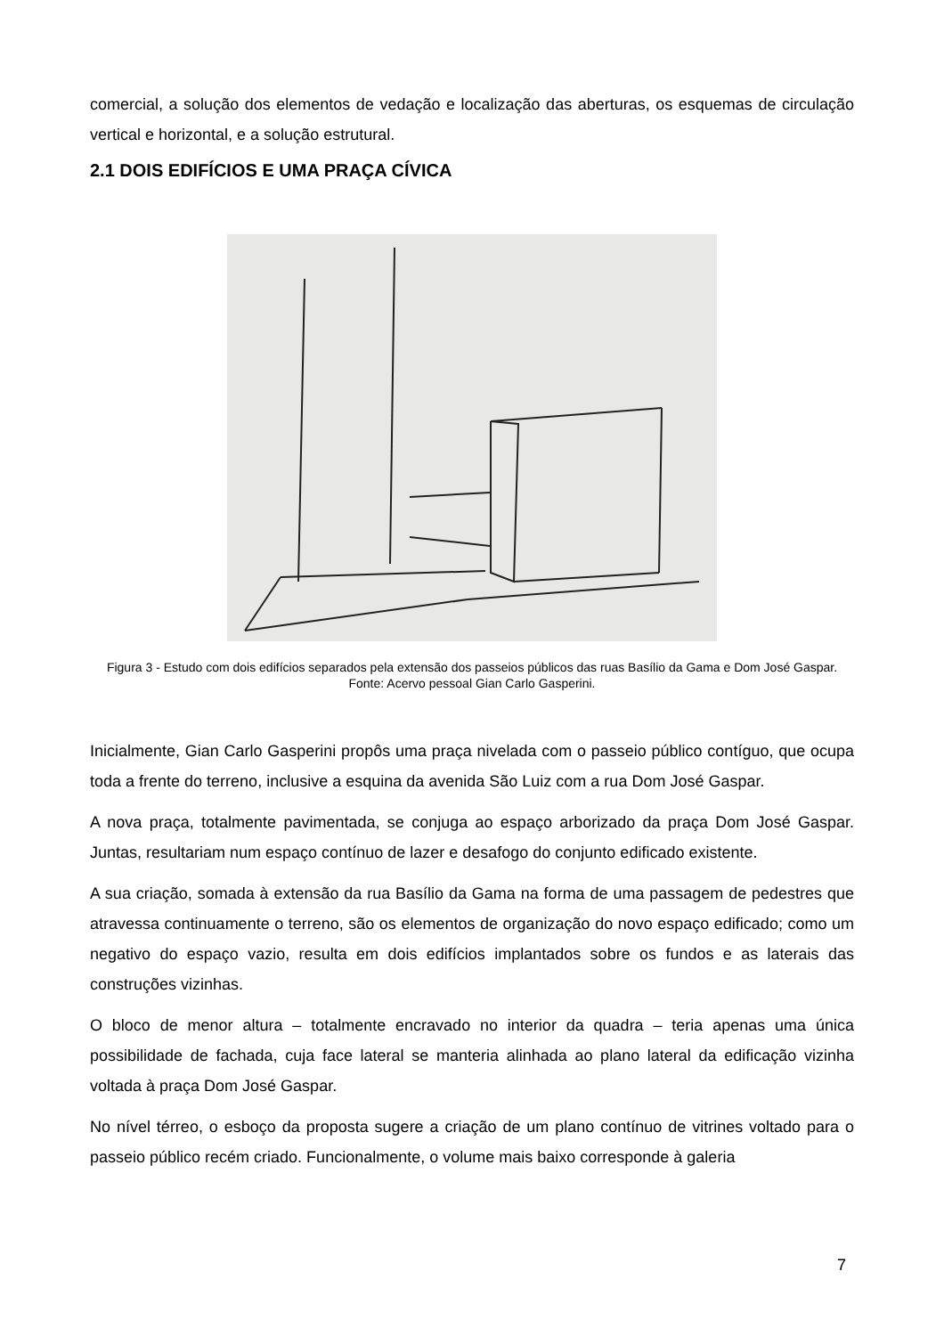comercial, a solução dos elementos de vedação e localização das aberturas, os esquemas de circulação vertical e horizontal, e a solução estrutural.
2.1 DOIS EDIFÍCIOS E UMA PRAÇA CÍVICA
Figura 3 - Estudo com dois edifícios separados pela extensão dos passeios públicos das ruas Basílio da Gama e Dom José Gaspar. Fonte: Acervo pessoal Gian Carlo Gasperini.
Inicialmente, Gian Carlo Gasperini propôs uma praça nivelada com o passeio público contíguo, que ocupa toda a frente do terreno, inclusive a esquina da avenida São Luiz com a rua Dom José Gaspar.
A nova praça, totalmente pavimentada, se conjuga ao espaço arborizado da praça Dom José Gaspar. Juntas, resultariam num espaço contínuo de lazer e desafogo do conjunto edificado existente.
A sua criação, somada à extensão da rua Basílio da Gama na forma de uma passagem de pedestres que atravessa continuamente o terreno, são os elementos de organização do novo espaço edificado; como um negativo do espaço vazio, resulta em dois edifícios implantados sobre os fundos e as laterais das construções vizinhas.
O bloco de menor altura – totalmente encravado no interior da quadra – teria apenas uma única possibilidade de fachada, cuja face lateral se manteria alinhada ao plano lateral da edificação vizinha voltada à praça Dom José Gaspar.
No nível térreo, o esboço da proposta sugere a criação de um plano contínuo de vitrines voltado para o passeio público recém criado. Funcionalmente, o volume mais baixo corresponde à galeria
7